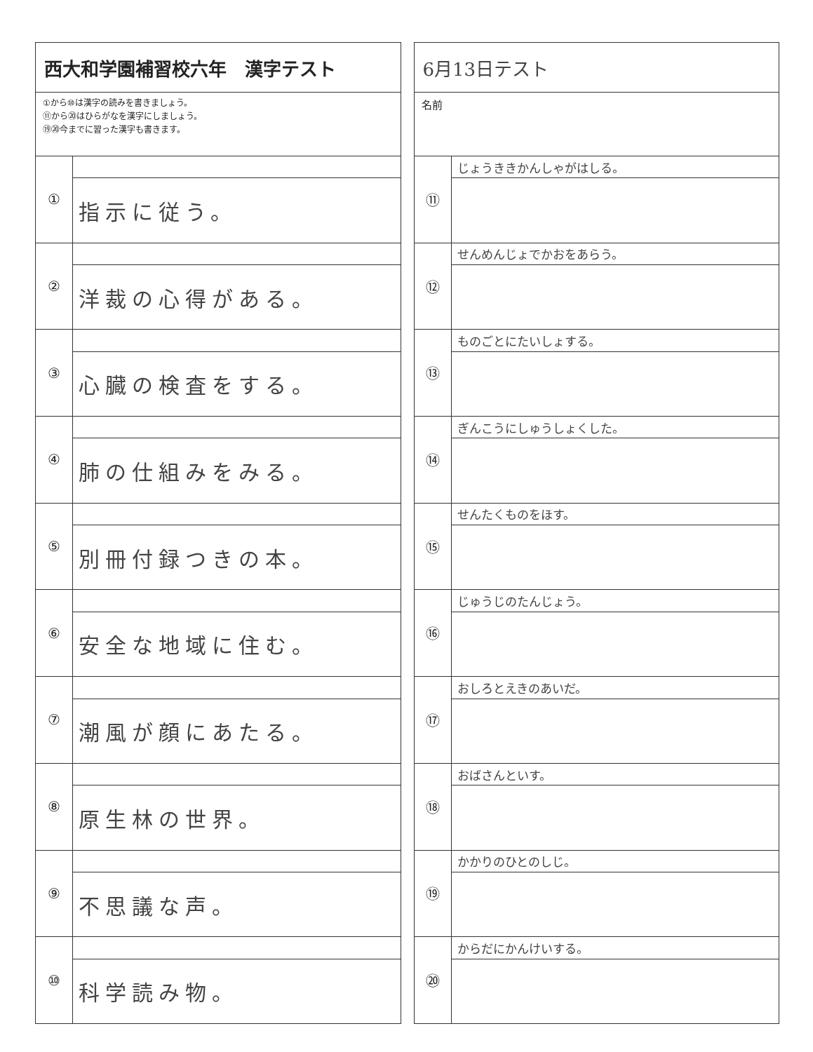西大和学園補習校六年　漢字テスト
①から⑩は漢字の読みを書きましょう。
⑪から⑳はひらがなを漢字にしましょう。
⑲⑳今までに習った漢字も書きます。
| ① | |
| | 指示に従う。 |
| ② | |
| | 洋裁の心得がある。 |
| ③ | |
| | 心臓の検査をする。 |
| ④ | |
| | 肺の仕組みをみる。 |
| ⑤ | |
| | 別冊付録つきの本。 |
| ⑥ | |
| | 安全な地域に住む。 |
| ⑦ | |
| | 潮風が顔にあたる。 |
| ⑧ | |
| | 原生林の世界。 |
| ⑨ | |
| | 不思議な声。 |
| ⑩ | |
| | 科学読み物。 |
6月13日テスト
名前
| ⑪ | じょうききかんしゃがはしる。 |
| ⑫ | せんめんじょでかおをあらう。 |
| ⑬ | ものごとにたいしょする。 |
| ⑭ | ぎんこうにしゅうしょくした。 |
| ⑮ | せんたくものをほす。 |
| ⑯ | じゅうじのたんじょう。 |
| ⑰ | おしろとえきのあいだ。 |
| ⑱ | おばさんといす。 |
| ⑲ | かかりのひとのしじ。 |
| ⑳ | からだにかんけいする。 |